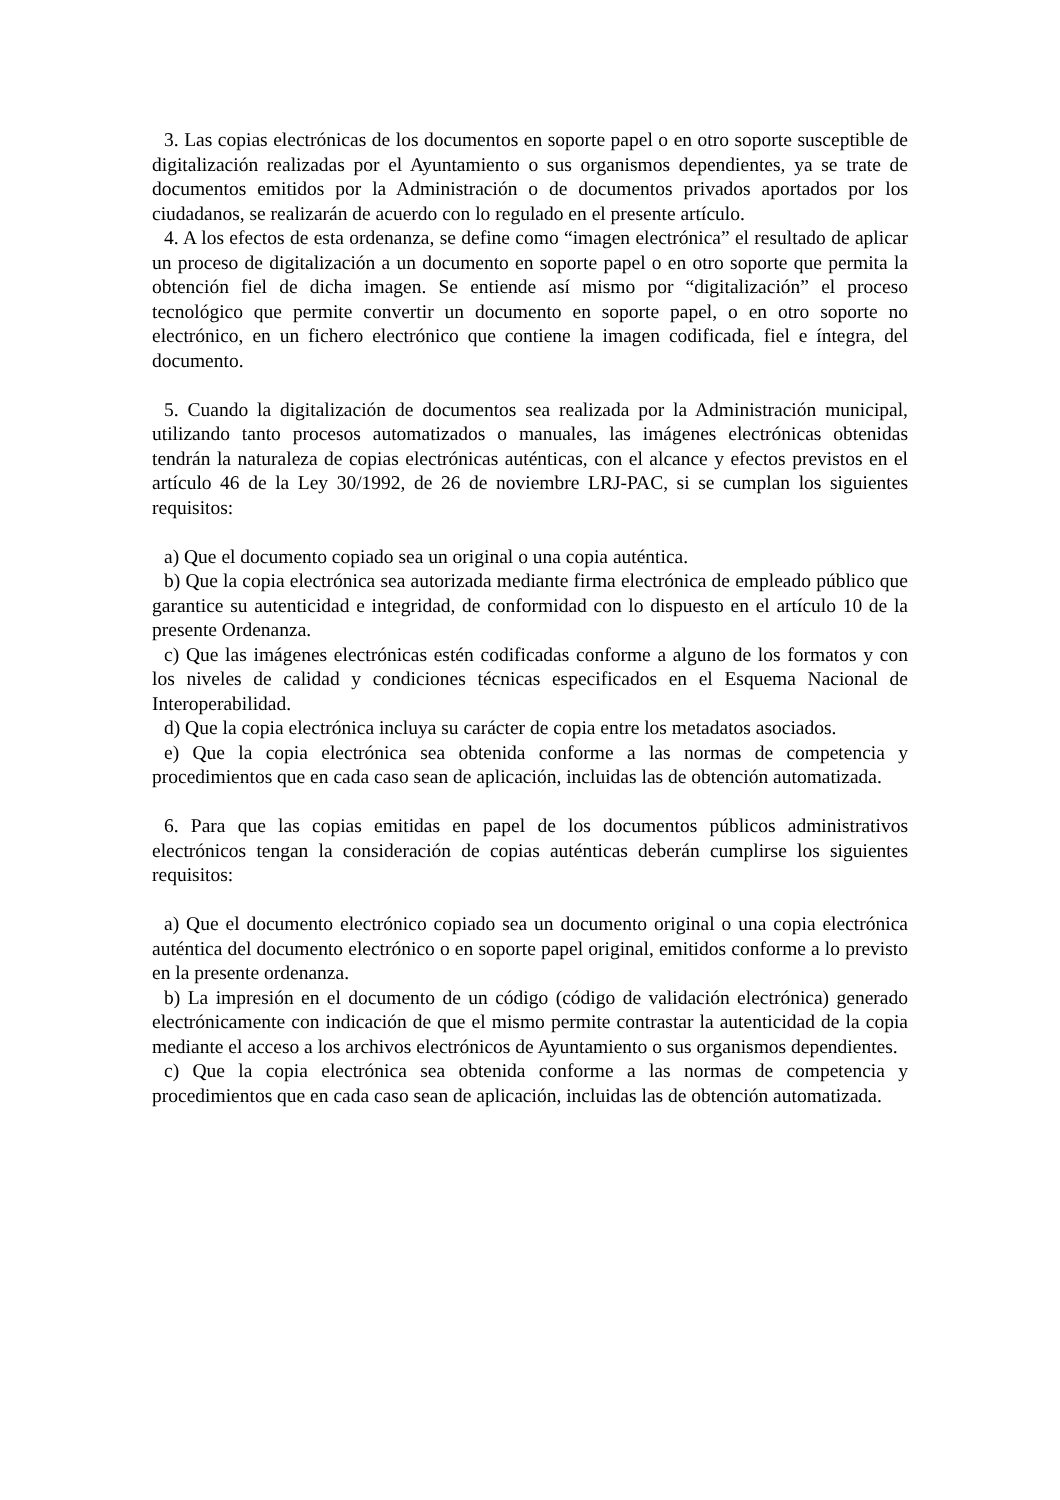3. Las copias electrónicas de los documentos en soporte papel o en otro soporte susceptible de digitalización realizadas por el Ayuntamiento o sus organismos dependientes, ya se trate de documentos emitidos por la Administración o de documentos privados aportados por los ciudadanos, se realizarán de acuerdo con lo regulado en el presente artículo.
4. A los efectos de esta ordenanza, se define como “imagen electrónica” el resultado de aplicar un proceso de digitalización a un documento en soporte papel o en otro soporte que permita la obtención fiel de dicha imagen. Se entiende así mismo por “digitalización” el proceso tecnológico que permite convertir un documento en soporte papel, o en otro soporte no electrónico, en un fichero electrónico que contiene la imagen codificada, fiel e íntegra, del documento.
5. Cuando la digitalización de documentos sea realizada por la Administración municipal, utilizando tanto procesos automatizados o manuales, las imágenes electrónicas obtenidas tendrán la naturaleza de copias electrónicas auténticas, con el alcance y efectos previstos en el artículo 46 de la Ley 30/1992, de 26 de noviembre LRJ-PAC, si se cumplan los siguientes requisitos:
a) Que el documento copiado sea un original o una copia auténtica.
b) Que la copia electrónica sea autorizada mediante firma electrónica de empleado público que garantice su autenticidad e integridad, de conformidad con lo dispuesto en el artículo 10 de la presente Ordenanza.
c) Que las imágenes electrónicas estén codificadas conforme a alguno de los formatos y con los niveles de calidad y condiciones técnicas especificados en el Esquema Nacional de Interoperabilidad.
d) Que la copia electrónica incluya su carácter de copia entre los metadatos asociados.
e) Que la copia electrónica sea obtenida conforme a las normas de competencia y procedimientos que en cada caso sean de aplicación, incluidas las de obtención automatizada.
6. Para que las copias emitidas en papel de los documentos públicos administrativos electrónicos tengan la consideración de copias auténticas deberán cumplirse los siguientes requisitos:
a) Que el documento electrónico copiado sea un documento original o una copia electrónica auténtica del documento electrónico o en soporte papel original, emitidos conforme a lo previsto en la presente ordenanza.
b) La impresión en el documento de un código (código de validación electrónica) generado electrónicamente con indicación de que el mismo permite contrastar la autenticidad de la copia mediante el acceso a los archivos electrónicos de Ayuntamiento o sus organismos dependientes.
c) Que la copia electrónica sea obtenida conforme a las normas de competencia y procedimientos que en cada caso sean de aplicación, incluidas las de obtención automatizada.